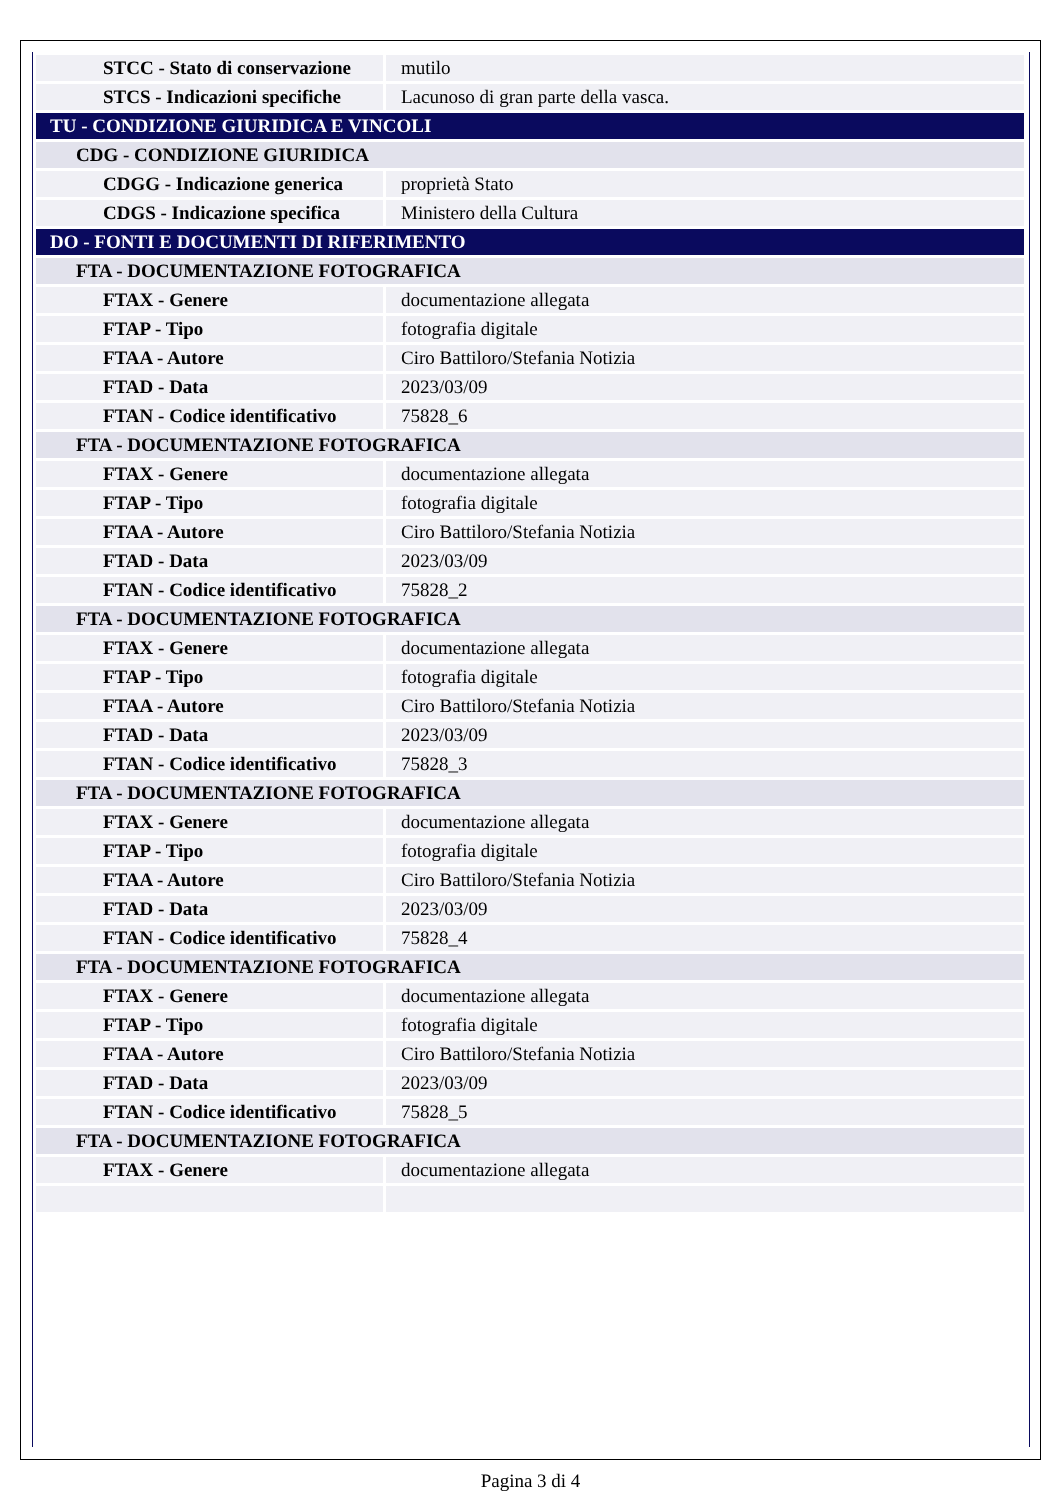| STCC - Stato di conservazione | mutilo |
| STCS - Indicazioni specifiche | Lacunoso di gran parte della vasca. |
| TU - CONDIZIONE GIURIDICA E VINCOLI | |
| CDG - CONDIZIONE GIURIDICA | |
| CDGG - Indicazione generica | proprietà Stato |
| CDGS - Indicazione specifica | Ministero della Cultura |
| DO - FONTI E DOCUMENTI DI RIFERIMENTO | |
| FTA - DOCUMENTAZIONE FOTOGRAFICA | |
| FTAX - Genere | documentazione allegata |
| FTAP - Tipo | fotografia digitale |
| FTAA - Autore | Ciro Battiloro/Stefania Notizia |
| FTAD - Data | 2023/03/09 |
| FTAN - Codice identificativo | 75828_6 |
| FTA - DOCUMENTAZIONE FOTOGRAFICA | |
| FTAX - Genere | documentazione allegata |
| FTAP - Tipo | fotografia digitale |
| FTAA - Autore | Ciro Battiloro/Stefania Notizia |
| FTAD - Data | 2023/03/09 |
| FTAN - Codice identificativo | 75828_2 |
| FTA - DOCUMENTAZIONE FOTOGRAFICA | |
| FTAX - Genere | documentazione allegata |
| FTAP - Tipo | fotografia digitale |
| FTAA - Autore | Ciro Battiloro/Stefania Notizia |
| FTAD - Data | 2023/03/09 |
| FTAN - Codice identificativo | 75828_3 |
| FTA - DOCUMENTAZIONE FOTOGRAFICA | |
| FTAX - Genere | documentazione allegata |
| FTAP - Tipo | fotografia digitale |
| FTAA - Autore | Ciro Battiloro/Stefania Notizia |
| FTAD - Data | 2023/03/09 |
| FTAN - Codice identificativo | 75828_4 |
| FTA - DOCUMENTAZIONE FOTOGRAFICA | |
| FTAX - Genere | documentazione allegata |
| FTAP - Tipo | fotografia digitale |
| FTAA - Autore | Ciro Battiloro/Stefania Notizia |
| FTAD - Data | 2023/03/09 |
| FTAN - Codice identificativo | 75828_5 |
| FTA - DOCUMENTAZIONE FOTOGRAFICA | |
| FTAX - Genere | documentazione allegata |
Pagina 3 di 4